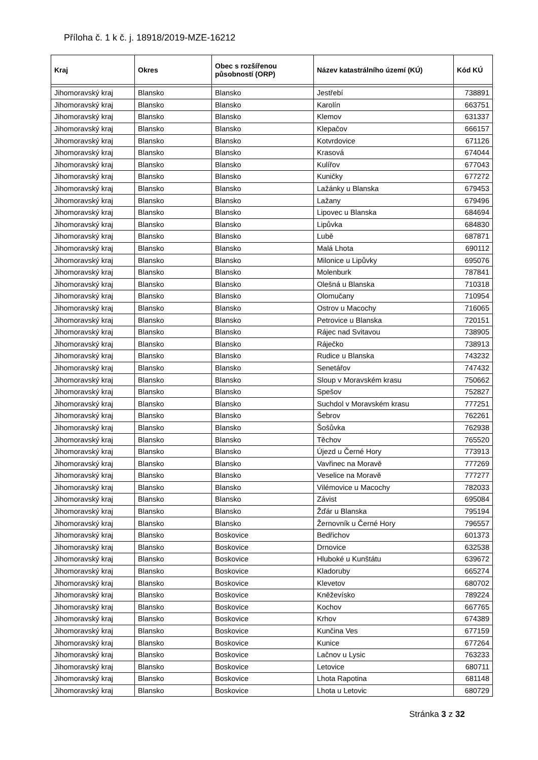Příloha č. 1 k č. j. 18918/2019-MZE-16212
| Kraj | Okres | Obec s rozšířenou působností (ORP) | Název katastrálního území (KÚ) | Kód KÚ |
| --- | --- | --- | --- | --- |
| Jihomoravský kraj | Blansko | Blansko | Jestřebí | 738891 |
| Jihomoravský kraj | Blansko | Blansko | Karolín | 663751 |
| Jihomoravský kraj | Blansko | Blansko | Klemov | 631337 |
| Jihomoravský kraj | Blansko | Blansko | Klepačov | 666157 |
| Jihomoravský kraj | Blansko | Blansko | Kotvrdovice | 671126 |
| Jihomoravský kraj | Blansko | Blansko | Krasová | 674044 |
| Jihomoravský kraj | Blansko | Blansko | Kulířov | 677043 |
| Jihomoravský kraj | Blansko | Blansko | Kuničky | 677272 |
| Jihomoravský kraj | Blansko | Blansko | Lažánky u Blanska | 679453 |
| Jihomoravský kraj | Blansko | Blansko | Lažany | 679496 |
| Jihomoravský kraj | Blansko | Blansko | Lipovec u Blanska | 684694 |
| Jihomoravský kraj | Blansko | Blansko | Lipůvka | 684830 |
| Jihomoravský kraj | Blansko | Blansko | Lubě | 687871 |
| Jihomoravský kraj | Blansko | Blansko | Malá Lhota | 690112 |
| Jihomoravský kraj | Blansko | Blansko | Milonice u Lipůvky | 695076 |
| Jihomoravský kraj | Blansko | Blansko | Molenburk | 787841 |
| Jihomoravský kraj | Blansko | Blansko | Olešná u Blanska | 710318 |
| Jihomoravský kraj | Blansko | Blansko | Olomučany | 710954 |
| Jihomoravský kraj | Blansko | Blansko | Ostrov u Macochy | 716065 |
| Jihomoravský kraj | Blansko | Blansko | Petrovice u Blanska | 720151 |
| Jihomoravský kraj | Blansko | Blansko | Rájec nad Svitavou | 738905 |
| Jihomoravský kraj | Blansko | Blansko | Ráječko | 738913 |
| Jihomoravský kraj | Blansko | Blansko | Rudice u Blanska | 743232 |
| Jihomoravský kraj | Blansko | Blansko | Senetářov | 747432 |
| Jihomoravský kraj | Blansko | Blansko | Sloup v Moravském krasu | 750662 |
| Jihomoravský kraj | Blansko | Blansko | Spešov | 752827 |
| Jihomoravský kraj | Blansko | Blansko | Suchdol v Moravském krasu | 777251 |
| Jihomoravský kraj | Blansko | Blansko | Šebrov | 762261 |
| Jihomoravský kraj | Blansko | Blansko | Šošůvka | 762938 |
| Jihomoravský kraj | Blansko | Blansko | Těchov | 765520 |
| Jihomoravský kraj | Blansko | Blansko | Újezd u Černé Hory | 773913 |
| Jihomoravský kraj | Blansko | Blansko | Vavřinec na Moravě | 777269 |
| Jihomoravský kraj | Blansko | Blansko | Veselice na Moravě | 777277 |
| Jihomoravský kraj | Blansko | Blansko | Vilémovice u Macochy | 782033 |
| Jihomoravský kraj | Blansko | Blansko | Závist | 695084 |
| Jihomoravský kraj | Blansko | Blansko | Žďár u Blanska | 795194 |
| Jihomoravský kraj | Blansko | Blansko | Žernovník u Černé Hory | 796557 |
| Jihomoravský kraj | Blansko | Boskovice | Bedřichov | 601373 |
| Jihomoravský kraj | Blansko | Boskovice | Drnovice | 632538 |
| Jihomoravský kraj | Blansko | Boskovice | Hluboké u Kunštátu | 639672 |
| Jihomoravský kraj | Blansko | Boskovice | Kladoruby | 665274 |
| Jihomoravský kraj | Blansko | Boskovice | Klevetov | 680702 |
| Jihomoravský kraj | Blansko | Boskovice | Kněževísko | 789224 |
| Jihomoravský kraj | Blansko | Boskovice | Kochov | 667765 |
| Jihomoravský kraj | Blansko | Boskovice | Krhov | 674389 |
| Jihomoravský kraj | Blansko | Boskovice | Kunčina Ves | 677159 |
| Jihomoravský kraj | Blansko | Boskovice | Kunice | 677264 |
| Jihomoravský kraj | Blansko | Boskovice | Lačnov u Lysic | 763233 |
| Jihomoravský kraj | Blansko | Boskovice | Letovice | 680711 |
| Jihomoravský kraj | Blansko | Boskovice | Lhota Rapotina | 681148 |
| Jihomoravský kraj | Blansko | Boskovice | Lhota u Letovic | 680729 |
Stránka 3 z 32